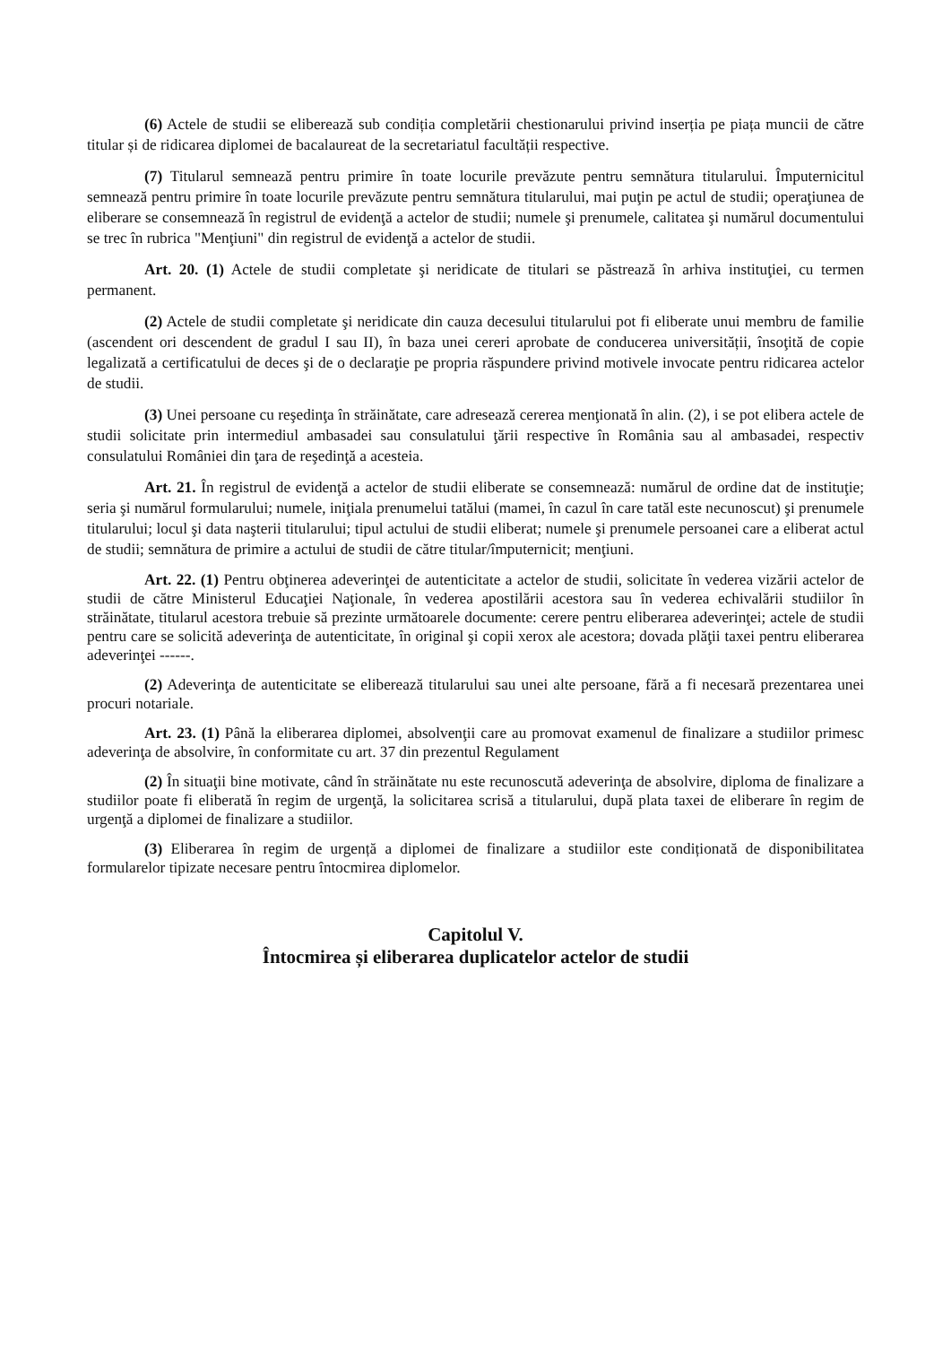(6) Actele de studii se eliberează sub condiția completării chestionarului privind inserția pe piața muncii de către titular și de ridicarea diplomei de bacalaureat de la secretariatul facultății respective.
(7) Titularul semnează pentru primire în toate locurile prevăzute pentru semnătura titularului. Împuternicitul semnează pentru primire în toate locurile prevăzute pentru semnătura titularului, mai puţin pe actul de studii; operaţiunea de eliberare se consemnează în registrul de evidenţă a actelor de studii; numele şi prenumele, calitatea şi numărul documentului se trec în rubrica "Menţiuni" din registrul de evidenţă a actelor de studii.
Art. 20. (1) Actele de studii completate şi neridicate de titulari se păstrează în arhiva instituţiei, cu termen permanent.
(2) Actele de studii completate şi neridicate din cauza decesului titularului pot fi eliberate unui membru de familie (ascendent ori descendent de gradul I sau II), în baza unei cereri aprobate de conducerea universității, însoţită de copie legalizată a certificatului de deces şi de o declaraţie pe propria răspundere privind motivele invocate pentru ridicarea actelor de studii.
(3) Unei persoane cu reşedinţa în străinătate, care adresează cererea menţionată în alin. (2), i se pot elibera actele de studii solicitate prin intermediul ambasadei sau consulatului ţării respective în România sau al ambasadei, respectiv consulatului României din ţara de reşedinţă a acesteia.
Art. 21. În registrul de evidenţă a actelor de studii eliberate se consemnează: numărul de ordine dat de instituţie; seria şi numărul formularului; numele, iniţiala prenumelui tatălui (mamei, în cazul în care tatăl este necunoscut) şi prenumele titularului; locul şi data naşterii titularului; tipul actului de studii eliberat; numele şi prenumele persoanei care a eliberat actul de studii; semnătura de primire a actului de studii de către titular/împuternicit; menţiuni.
Art. 22. (1) Pentru obţinerea adeverinţei de autenticitate a actelor de studii, solicitate în vederea vizării actelor de studii de către Ministerul Educaţiei Naţionale, în vederea apostilării acestora sau în vederea echivalării studiilor în străinătate, titularul acestora trebuie să prezinte următoarele documente: cerere pentru eliberarea adeverinţei; actele de studii pentru care se solicită adeverinţa de autenticitate, în original şi copii xerox ale acestora; dovada plăţii taxei pentru eliberarea adeverinţei ------.
(2) Adeverinţa de autenticitate se eliberează titularului sau unei alte persoane, fără a fi necesară prezentarea unei procuri notariale.
Art. 23. (1) Până la eliberarea diplomei, absolvenţii care au promovat examenul de finalizare a studiilor primesc adeverinţa de absolvire, în conformitate cu art. 37 din prezentul Regulament
(2) În situaţii bine motivate, când în străinătate nu este recunoscută adeverinţa de absolvire, diploma de finalizare a studiilor poate fi eliberată în regim de urgenţă, la solicitarea scrisă a titularului, după plata taxei de eliberare în regim de urgenţă a diplomei de finalizare a studiilor.
(3) Eliberarea în regim de urgență a diplomei de finalizare a studiilor este condiționată de disponibilitatea formularelor tipizate necesare pentru întocmirea diplomelor.
Capitolul V.
Întocmirea și eliberarea duplicatelor actelor de studii